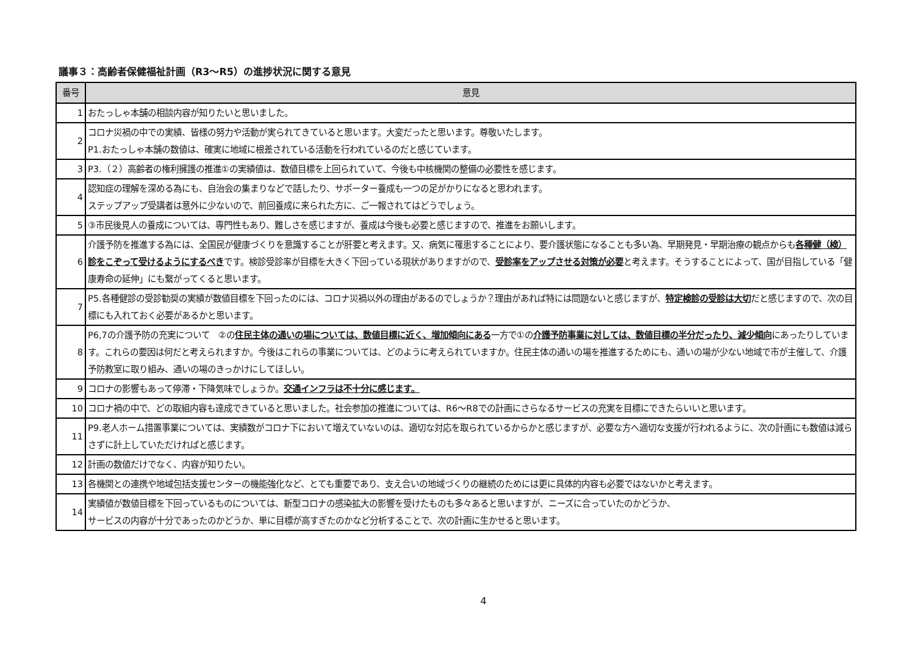議事３：高齢者保健福祉計画（R3～R5）の進捗状況に関する意見
| 番号 | 意見 |
| --- | --- |
| 1 | おたっしゃ本舗の相談内容が知りたいと思いました。 |
| 2 | コロナ災禍の中での実績、皆様の努力や活動が実られてきていると思います。大変だったと思います。尊敬いたします。 P1.おたっしゃ本舗の数値は、確実に地域に根差されている活動を行われているのだと感じています。 |
| 3 | P3.（２）高齢者の権利擁護の推進①の実績値は、数値目標を上回られていて、今後も中核機関の整備の必要性を感じます。 |
| 4 | 認知症の理解を深める為にも、自治会の集まりなどで話したり、サポーター養成も一つの足がかりになると思われます。 ステップアップ受講者は意外に少ないので、前回養成に来られた方に、ご一報されてはどうでしょう。 |
| 5 | ③市民後見人の養成については、専門性もあり、難しさを感じますが、養成は今後も必要と感じますので、推進をお願いします。 |
| 6 | 介護予防を推進する為には、全国民が健康づくりを意識することが肝要と考えます。又、病気に罹患することにより、要介護状態になることも多い為、早期発見・早期治療の観点からも 各種健（検）診をこぞって受けるようにするべき です。検診受診率が目標を大きく下回っている現状がありますがので、 受診率をアップさせる対策が必要 と考えます。そうすることによって、国が目指している「健康寿命の延伸」にも繋がってくると思います。 |
| 7 | P5.各種健診の受診勧奨の実績が数値目標を下回ったのには、コロナ災禍以外の理由があるのでしょうか？理由があれば特には問題ないと感じますが、 特定検診の受診は大切 だと感じますので、次の目標にも入れておく必要があるかと思います。 |
| 8 | P6,7の介護予防の充実について ②の 住民主体の通いの場については、数値目標に近く、増加傾向にある 一方で①の 介護予防事業に対しては、数値目標の半分だったり、減少傾向 にあったりしています。これらの要因は何だと考えられますか。今後はこれらの事業については、どのように考えられていますか。住民主体の通いの場を推進するためにも、通いの場が少ない地域で市が主催して、介護予防教室に取り組み、通いの場のきっかけにしてほしい。 |
| 9 | コロナの影響もあって停滞・下降気味でしょうか。 交通インフラは不十分に感じます。 |
| 10 | コロナ禍の中で、どの取組内容も達成できていると思いました。社会参加の推進については、R6～R8での計画にさらなるサービスの充実を目標にできたらいいと思います。 |
| 11 | P9.老人ホーム措置事業については、実績数がコロナ下において増えていないのは、適切な対応を取られているからかと感じますが、必要な方へ適切な支援が行われるように、次の計画にも数値は減らさずに計上していただければと感じます。 |
| 12 | 計画の数値だけでなく、内容が知りたい。 |
| 13 | 各機関との連携や地域包括支援センターの機能強化など、とても重要であり、支え合いの地域づくりの継続のためには更に具体的内容も必要ではないかと考えます。 |
| 14 | 実績値が数値目標を下回っているものについては、新型コロナの感染拡大の影響を受けたものも多々あると思いますが、ニーズに合っていたのかどうか、 サービスの内容が十分であったのかどうか、単に目標が高すぎたのかなど分析することで、次の計画に生かせると思います。 |
4